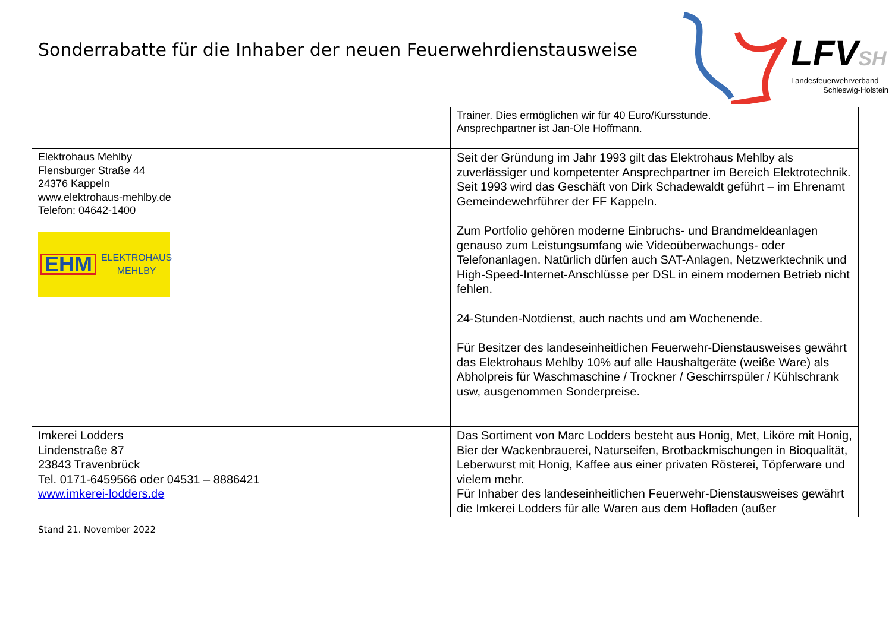Sonderrabatte für die Inhaber der neuen Feuerwehrdienstausweise
LFVSH
Landesfeuerwehrverband
Schleswig-Holstein
| | Trainer. Dies ermöglichen wir für 40 Euro/Kursstunde. Ansprechpartner ist Jan-Ole Hoffmann. |
| Elektrohaus Mehlby Flensburger Straße 44 24376 Kappeln www.elektrohaus-mehlby.de Telefon: 04642-1400 EHM ELEKTROHAUS MEHLBY | Seit der Gründung im Jahr 1993 gilt das Elektrohaus Mehlby als zuverlässiger und kompetenter Ansprechpartner im Bereich Elektrotechnik. Seit 1993 wird das Geschäft von Dirk Schadewaldt geführt – im Ehrenamt Gemeindewehrführer der FF Kappeln. Zum Portfolio gehören moderne Einbruchs- und Brandmeldeanlagen genauso zum Leistungsumfang wie Videoüberwachungs- oder Telefonanlagen. Natürlich dürfen auch SAT-Anlagen, Netzwerktechnik und High-Speed-Internet-Anschlüsse per DSL in einem modernen Betrieb nicht fehlen. 24-Stunden-Notdienst, auch nachts und am Wochenende. Für Besitzer des landeseinheitlichen Feuerwehr-Dienstausweises gewährt das Elektrohaus Mehlby 10% auf alle Haushaltgeräte (weiße Ware) als Abholpreis für Waschmaschine / Trockner / Geschirrspüler / Kühlschrank usw, ausgenommen Sonderpreise. |
| Imkerei Lodders Lindenstraße 87 23843 Travenbrück Tel. 0171-6459566 oder 04531 – 8886421 www.imkerei-lodders.de | Das Sortiment von Marc Lodders besteht aus Honig, Met, Liköre mit Honig, Bier der Wackenbrauerei, Naturseifen, Brotbackmischungen in Bioqualität, Leberwurst mit Honig, Kaffee aus einer privaten Rösterei, Töpferware und vielem mehr. Für Inhaber des landeseinheitlichen Feuerwehr-Dienstausweises gewährt die Imkerei Lodders für alle Waren aus dem Hofladen (außer |
Stand 21. November 2022